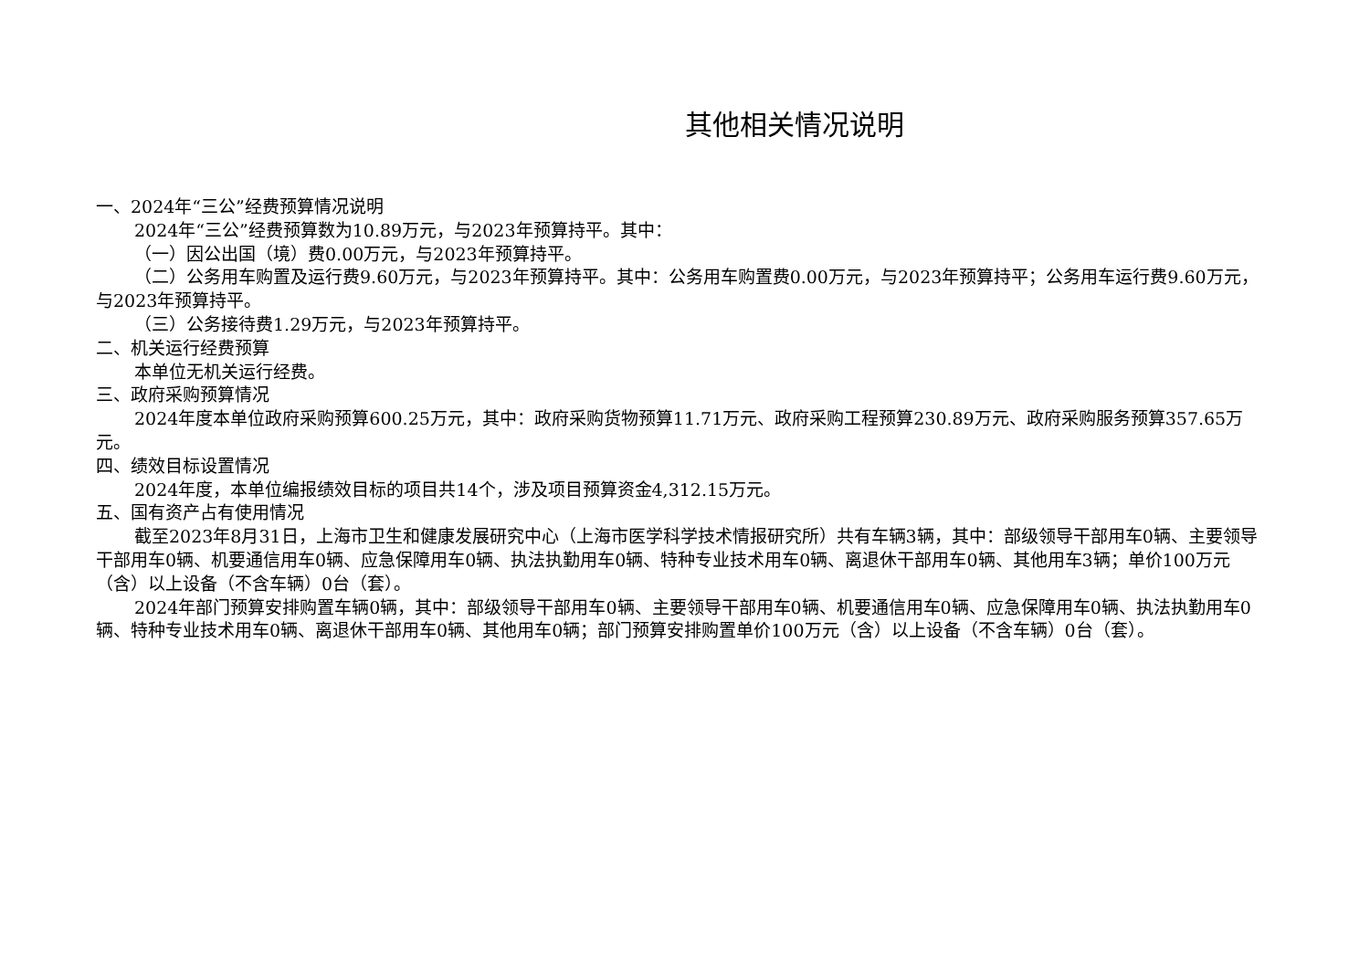其他相关情况说明
一、2024年“三公”经费预算情况说明
2024年“三公”经费预算数为10.89万元，与2023年预算持平。其中：
（一）因公出国（境）费0.00万元，与2023年预算持平。
（二）公务用车购置及运行费9.60万元，与2023年预算持平。其中：公务用车购置费0.00万元，与2023年预算持平；公务用车运行费9.60万元，与2023年预算持平。
（三）公务接待费1.29万元，与2023年预算持平。
二、机关运行经费预算
本单位无机关运行经费。
三、政府采购预算情况
2024年度本单位政府采购预算600.25万元，其中：政府采购货物预算11.71万元、政府采购工程预算230.89万元、政府采购服务预算357.65万元。
四、绩效目标设置情况
2024年度，本单位编报绩效目标的项目共14个，涉及项目预算资金4,312.15万元。
五、国有资产占有使用情况
截至2023年8月31日，上海市卫生和健康发展研究中心（上海市医学科学技术情报研究所）共有车辆3辆，其中：部级领导干部用车0辆、主要领导干部用车0辆、机要通信用车0辆、应急保障用车0辆、执法执勤用车0辆、特种专业技术用车0辆、离退休干部用车0辆、其他用车3辆；单价100万元（含）以上设备（不含车辆）0台（套）。
2024年部门预算安排购置车辆0辆，其中：部级领导干部用车0辆、主要领导干部用车0辆、机要通信用车0辆、应急保障用车0辆、执法执勤用车0辆、特种专业技术用车0辆、离退休干部用车0辆、其他用车0辆；部门预算安排购置单价100万元（含）以上设备（不含车辆）0台（套）。